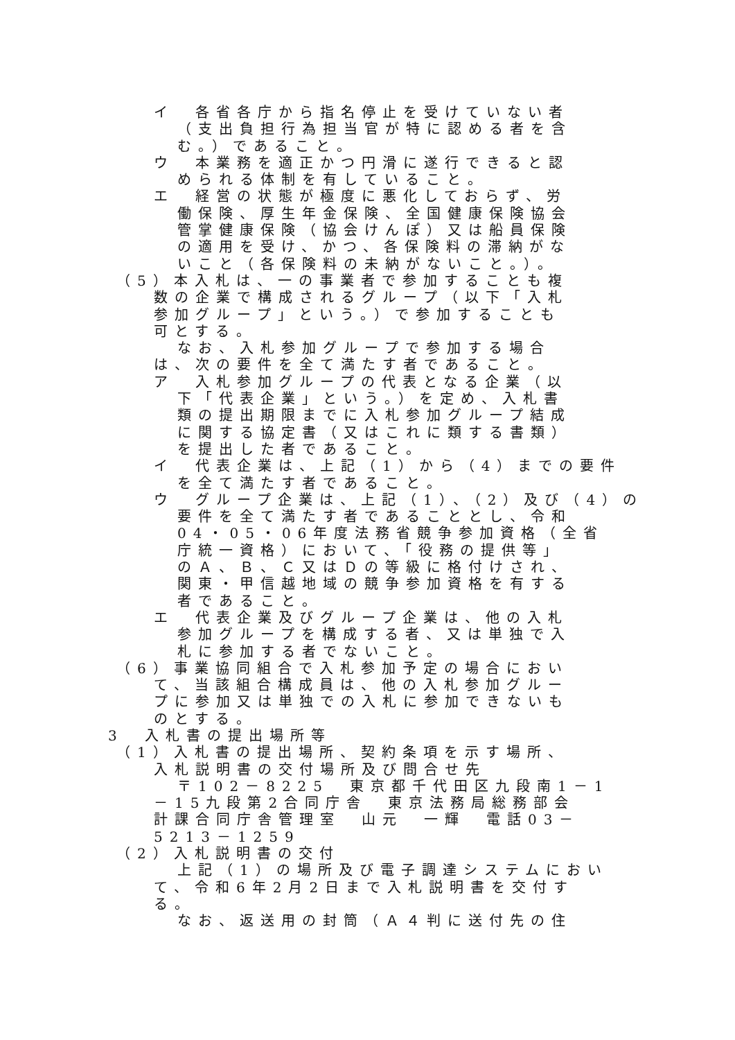イ　各省各庁から指名停止を受けていない者
（支出負担行為担当官が特に認める者を含
む。）であること。
ウ　本業務を適正かつ円滑に遂行できると認
められる体制を有していること。
エ　経営の状態が極度に悪化しておらず、労
働保険、厚生年金保険、全国健康保険協会
管掌健康保険（協会けんぽ）又は船員保険
の適用を受け、かつ、各保険料の滞納がな
いこと（各保険料の未納がないこと。）。
（5）本入札は、一の事業者で参加することも複
数の企業で構成されるグループ（以下「入札
参加グループ」という。）で参加することも
可とする。
なお、入札参加グループで参加する場合
は、次の要件を全て満たす者であること。
ア　入札参加グループの代表となる企業（以
下「代表企業」という。）を定め、入札書
類の提出期限までに入札参加グループ結成
に関する協定書（又はこれに類する書類）
を提出した者であること。
イ　代表企業は、上記（1）から（4）までの要件
を全て満たす者であること。
ウ　グループ企業は、上記（1）、（2）及び（4）の
要件を全て満たす者であることとし、令和
04・05・06年度法務省競争参加資格（全省
庁統一資格）において、「役務の提供等」
のＡ、Ｂ、Ｃ又はＤの等級に格付けされ、
関東・甲信越地域の競争参加資格を有する
者であること。
エ　代表企業及びグループ企業は、他の入札
参加グループを構成する者、又は単独で入
札に参加する者でないこと。
（6）事業協同組合で入札参加予定の場合におい
て、当該組合構成員は、他の入札参加グルー
プに参加又は単独での入札に参加できないも
のとする。
3　入札書の提出場所等
（1）入札書の提出場所、契約条項を示す場所、
入札説明書の交付場所及び問合せ先
〒102－8225　東京都千代田区九段南1－1
－15九段第2合同庁舎　東京法務局総務部会
計課合同庁舎管理室　山元　一輝　電話03－
5213－1259
（2）入札説明書の交付
上記（1）の場所及び電子調達システムにおい
て、令和6年2月2日まで入札説明書を交付す
る。
なお、返送用の封筒（Ａ４判に送付先の住